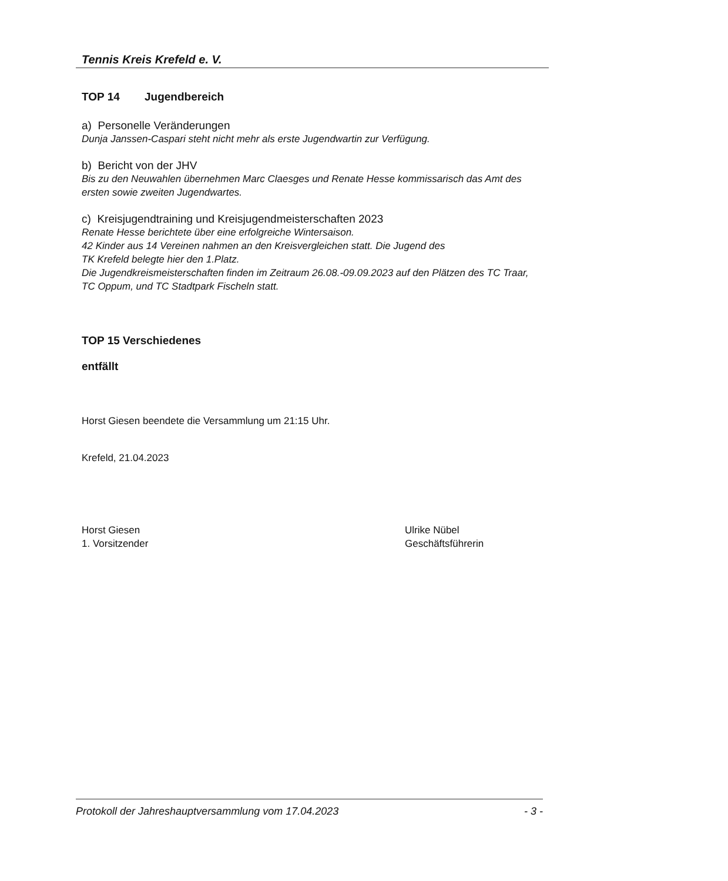Tennis Kreis Krefeld e. V.
TOP 14 Jugendbereich
a) Personelle Veränderungen
Dunja Janssen-Caspari steht nicht mehr als erste Jugendwartin zur Verfügung.
b) Bericht von der JHV
Bis zu den Neuwahlen übernehmen Marc Claesges und Renate Hesse kommissarisch das Amt des ersten sowie zweiten Jugendwartes.
c) Kreisjugendtraining und Kreisjugendmeisterschaften 2023
Renate Hesse berichtete über eine erfolgreiche Wintersaison.
42 Kinder aus 14 Vereinen nahmen an den Kreisvergleichen statt. Die Jugend des
TK Krefeld belegte hier den 1.Platz.
Die Jugendkreismeisterschaften finden im Zeitraum 26.08.-09.09.2023 auf den Plätzen des TC Traar, TC Oppum, und TC Stadtpark Fischeln statt.
TOP 15 Verschiedenes
entfällt
Horst Giesen beendete die Versammlung um 21:15 Uhr.
Krefeld, 21.04.2023
Horst Giesen
1. Vorsitzender
Ulrike Nübel
Geschäftsführerin
Protokoll der Jahreshauptversammlung vom 17.04.2023 - 3 -